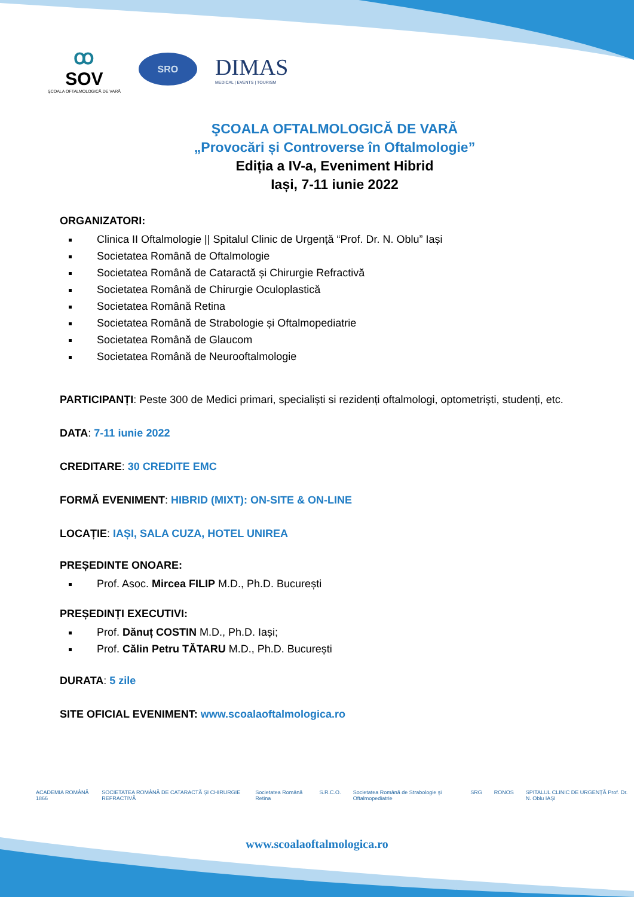ꝏ
SOV
ŞCOALA OFTALMOLOGICĂ DE VARĂ
SRO
DIMAS
MEDICAL | EVENTS | TOURISM
ŞCOALA OFTALMOLOGICĂ DE VARĂ
„Provocări și Controverse în Oftalmologie”
Ediția a IV-a, Eveniment Hibrid
Iași, 7-11 iunie 2022
ORGANIZATORI:
Clinica II Oftalmologie || Spitalul Clinic de Urgență “Prof. Dr. N. Oblu” Iași
Societatea Română de Oftalmologie
Societatea Română de Cataractă și Chirurgie Refractivă
Societatea Română de Chirurgie Oculoplastică
Societatea Română Retina
Societatea Română de Strabologie și Oftalmopediatrie
Societatea Română de Glaucom
Societatea Română de Neurooftalmologie
PARTICIPANȚI: Peste 300 de Medici primari, specialiști si rezidenți oftalmologi, optometriști, studenți, etc.
DATA: 7-11 iunie 2022
CREDITARE: 30 CREDITE EMC
FORMĂ EVENIMENT: HIBRID (MIXT): ON-SITE & ON-LINE
LOCAȚIE: IAȘI, SALA CUZA, HOTEL UNIREA
PREȘEDINTE ONOARE:
Prof. Asoc. Mircea FILIP M.D., Ph.D. București
PREȘEDINȚI EXECUTIVI:
Prof. Dănuț COSTIN M.D., Ph.D. Iași;
Prof. Călin Petru TĂTARU M.D., Ph.D. București
DURATA: 5 zile
SITE OFICIAL EVENIMENT: www.scoalaoftalmologica.ro
ACADEMIA ROMÂNĂ 1866 SOCIETATEA ROMÂNĂ DE CATARACTĂ ŞI CHIRURGIE REFRACTIVĂ Societatea Română Retina S.R.C.O. Societatea Română de Strabologie şi Oftalmopediatrie SRG RONOS SPITALUL CLINIC DE URGENȚĂ Prof. Dr. N. Oblu IAȘI
www.scoalaoftalmologica.ro